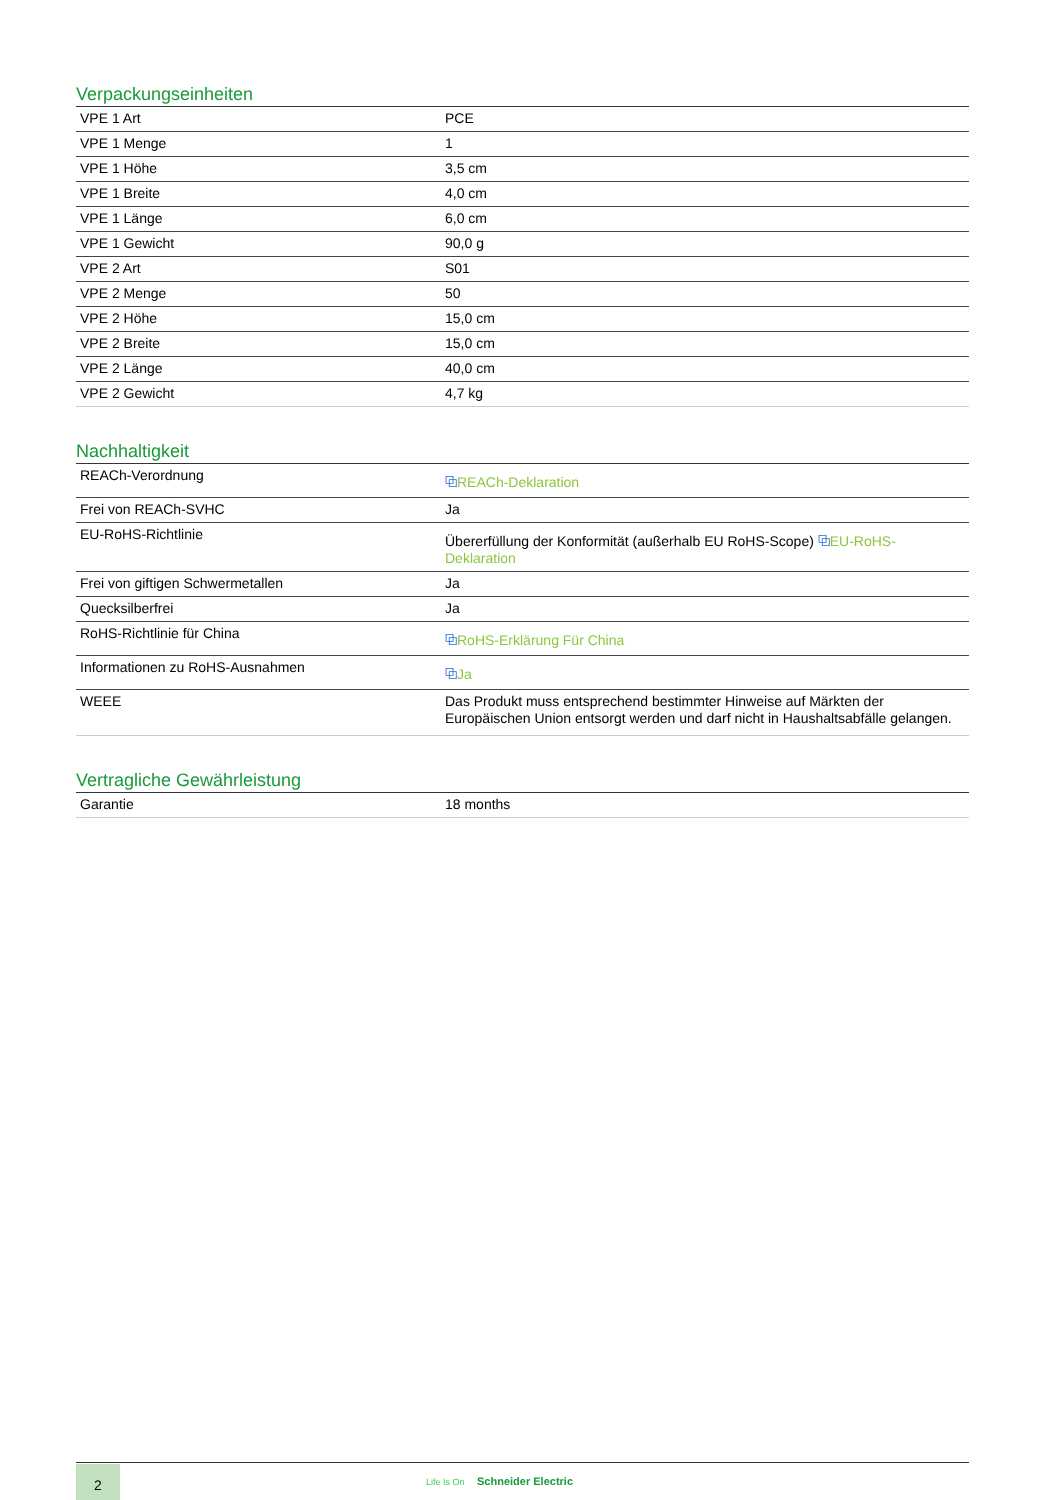Verpackungseinheiten
| VPE 1 Art | PCE |
| VPE 1 Menge | 1 |
| VPE 1 Höhe | 3,5 cm |
| VPE 1 Breite | 4,0 cm |
| VPE 1 Länge | 6,0 cm |
| VPE 1 Gewicht | 90,0 g |
| VPE 2 Art | S01 |
| VPE 2 Menge | 50 |
| VPE 2 Höhe | 15,0 cm |
| VPE 2 Breite | 15,0 cm |
| VPE 2 Länge | 40,0 cm |
| VPE 2 Gewicht | 4,7 kg |
Nachhaltigkeit
| REACh-Verordnung | ⧉ REACh-Deklaration |
| Frei von REACh-SVHC | Ja |
| EU-RoHS-Richtlinie | Übererfüllung der Konformität (außerhalb EU RoHS-Scope) ⧉ EU-RoHS-Deklaration |
| Frei von giftigen Schwermetallen | Ja |
| Quecksilberfrei | Ja |
| RoHS-Richtlinie für China | ⧉ RoHS-Erklärung Für China |
| Informationen zu RoHS-Ausnahmen | ⧉ Ja |
| WEEE | Das Produkt muss entsprechend bestimmter Hinweise auf Märkten der Europäischen Union entsorgt werden und darf nicht in Haushaltsabfälle gelangen. |
Vertragliche Gewährleistung
| Garantie | 18 months |
2 Life Is On Schneider Electric